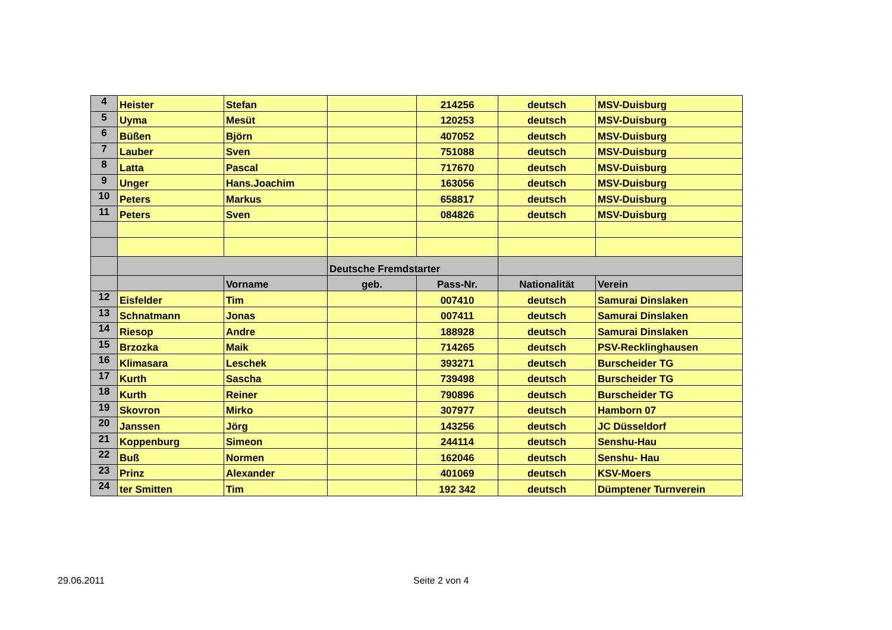| 4 | Heister | Stefan | | 214256 | deutsch | MSV-Duisburg |
| 5 | Uyma | Mesüt | | 120253 | deutsch | MSV-Duisburg |
| 6 | Büßen | Björn | | 407052 | deutsch | MSV-Duisburg |
| 7 | Lauber | Sven | | 751088 | deutsch | MSV-Duisburg |
| 8 | Latta | Pascal | | 717670 | deutsch | MSV-Duisburg |
| 9 | Unger | Hans.Joachim | | 163056 | deutsch | MSV-Duisburg |
| 10 | Peters | Markus | | 658817 | deutsch | MSV-Duisburg |
| 11 | Peters | Sven | | 084826 | deutsch | MSV-Duisburg |
| | | | Deutsche Fremdstarter | | | |
| | | Vorname | geb. | Pass-Nr. | Nationalität | Verein |
| 12 | Eisfelder | Tim | | 007410 | deutsch | Samurai Dinslaken |
| 13 | Schnatmann | Jonas | | 007411 | deutsch | Samurai Dinslaken |
| 14 | Riesop | Andre | | 188928 | deutsch | Samurai Dinslaken |
| 15 | Brzozka | Maik | | 714265 | deutsch | PSV-Recklinghausen |
| 16 | Klimasara | Leschek | | 393271 | deutsch | Burscheider TG |
| 17 | Kurth | Sascha | | 739498 | deutsch | Burscheider TG |
| 18 | Kurth | Reiner | | 790896 | deutsch | Burscheider TG |
| 19 | Skovron | Mirko | | 307977 | deutsch | Hamborn 07 |
| 20 | Janssen | Jörg | | 143256 | deutsch | JC Düsseldorf |
| 21 | Koppenburg | Simeon | | 244114 | deutsch | Senshu-Hau |
| 22 | Buß | Normen | | 162046 | deutsch | Senshu- Hau |
| 23 | Prinz | Alexander | | 401069 | deutsch | KSV-Moers |
| 24 | ter Smitten | Tim | | 192 342 | deutsch | Dümptener Turnverein |
29.06.2011 Seite 2 von 4